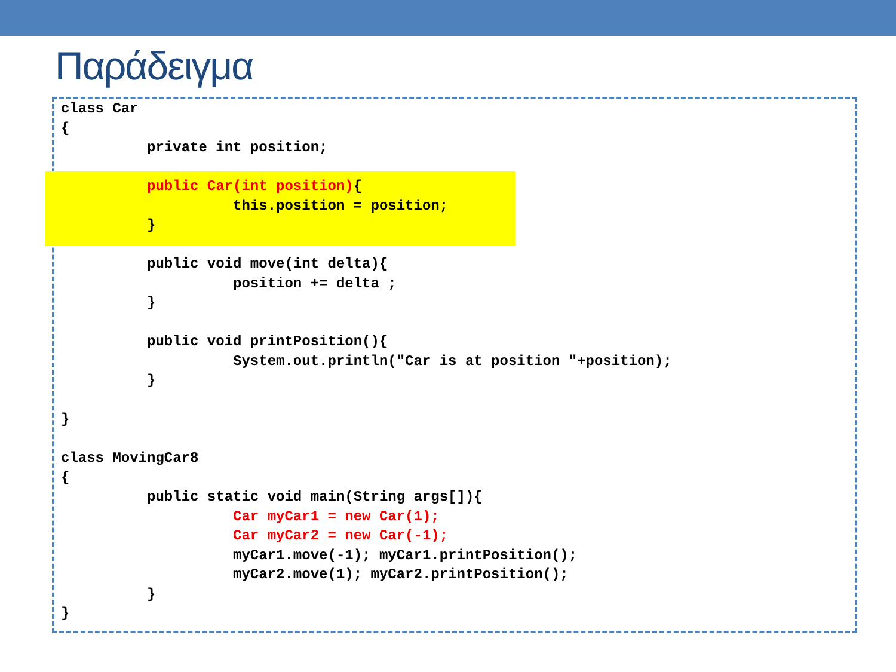Παράδειγμα
class Car
{
          private int position;

          public Car(int position){
                    this.position = position;
          }

          public void move(int delta){
                    position += delta ;
          }

          public void printPosition(){
                    System.out.println("Car is at position "+position);
          }

}

class MovingCar8
{
          public static void main(String args[]){
                    Car myCar1 = new Car(1);
                    Car myCar2 = new Car(-1);
                    myCar1.move(-1); myCar1.printPosition();
                    myCar2.move(1); myCar2.printPosition();
          }
}